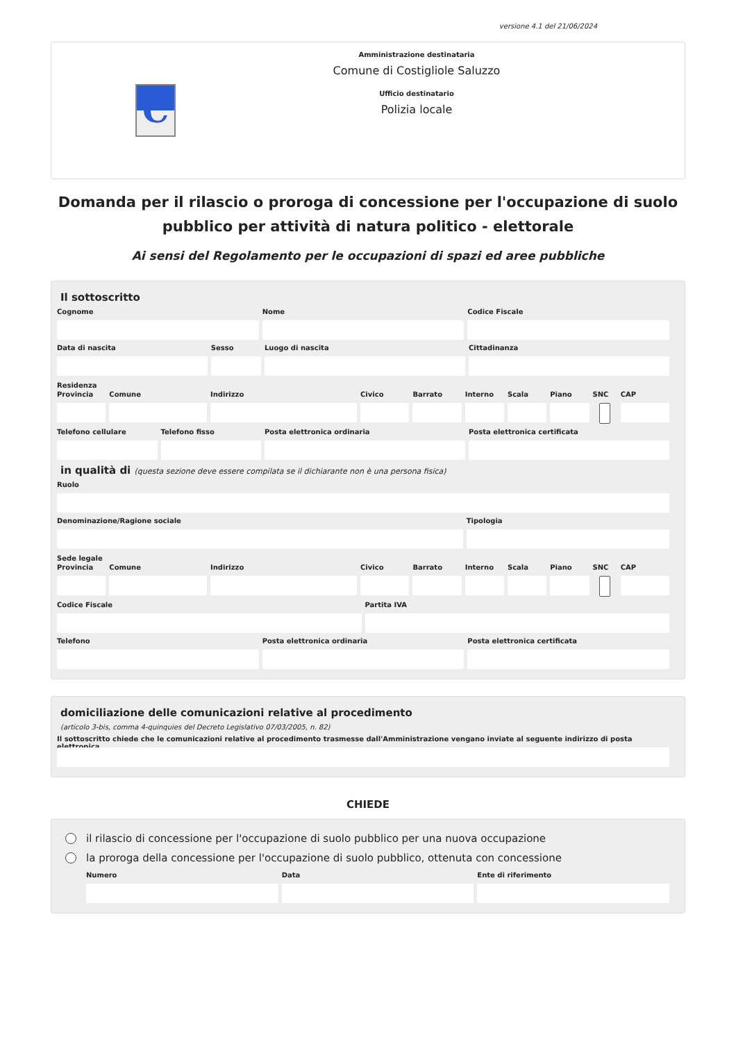versione 4.1 del 21/06/2024
C
Amministrazione destinataria
Comune di Costigliole Saluzzo
Ufficio destinatario
Polizia locale
Domanda per il rilascio o proroga di concessione per l'occupazione di suolo pubblico per attività di natura politico - elettorale
Ai sensi del Regolamento per le occupazioni di spazi ed aree pubbliche
Il sottoscritto
Cognome Nome Codice Fiscale
Data di nascita Sesso Luogo di nascita Cittadinanza
Residenza
Provincia Comune Indirizzo Civico Barrato Interno Scala Piano SNC CAP
Telefono cellulare Telefono fisso Posta elettronica ordinaria Posta elettronica certificata
in qualità di (questa sezione deve essere compilata se il dichiarante non è una persona fisica)
Ruolo
Denominazione/Ragione sociale Tipologia
Sede legale
Provincia Comune Indirizzo Civico Barrato Interno Scala Piano SNC CAP
Codice Fiscale Partita IVA
Telefono Posta elettronica ordinaria Posta elettronica certificata
domiciliazione delle comunicazioni relative al procedimento
(articolo 3-bis, comma 4-quinquies del Decreto Legislativo 07/03/2005, n. 82)
Il sottoscritto chiede che le comunicazioni relative al procedimento trasmesse dall'Amministrazione vengano inviate al seguente indirizzo di posta elettronica
CHIEDE
il rilascio di concessione per l'occupazione di suolo pubblico per una nuova occupazione
la proroga della concessione per l'occupazione di suolo pubblico, ottenuta con concessione
Numero Data Ente di riferimento